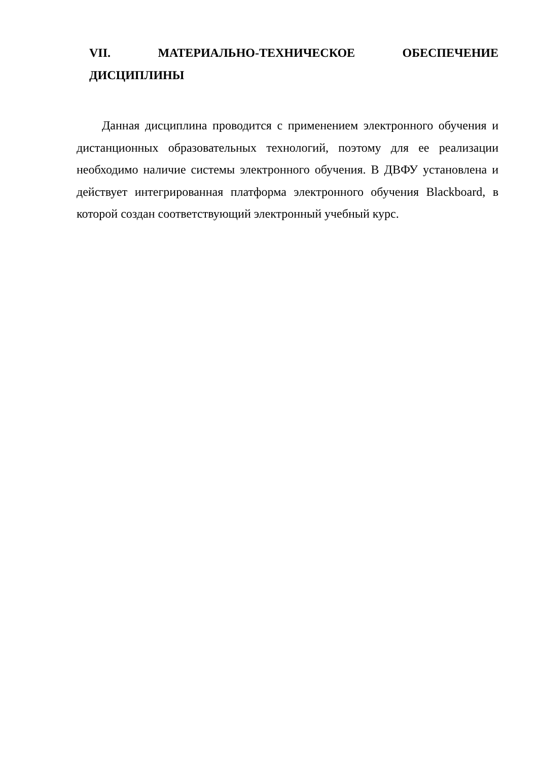VII. МАТЕРИАЛЬНО-ТЕХНИЧЕСКОЕ ОБЕСПЕЧЕНИЕ
ДИСЦИПЛИНЫ
Данная дисциплина проводится с применением электронного обучения и дистанционных образовательных технологий, поэтому для ее реализации необходимо наличие системы электронного обучения. В ДВФУ установлена и действует интегрированная платформа электронного обучения Blackboard, в которой создан соответствующий электронный учебный курс.